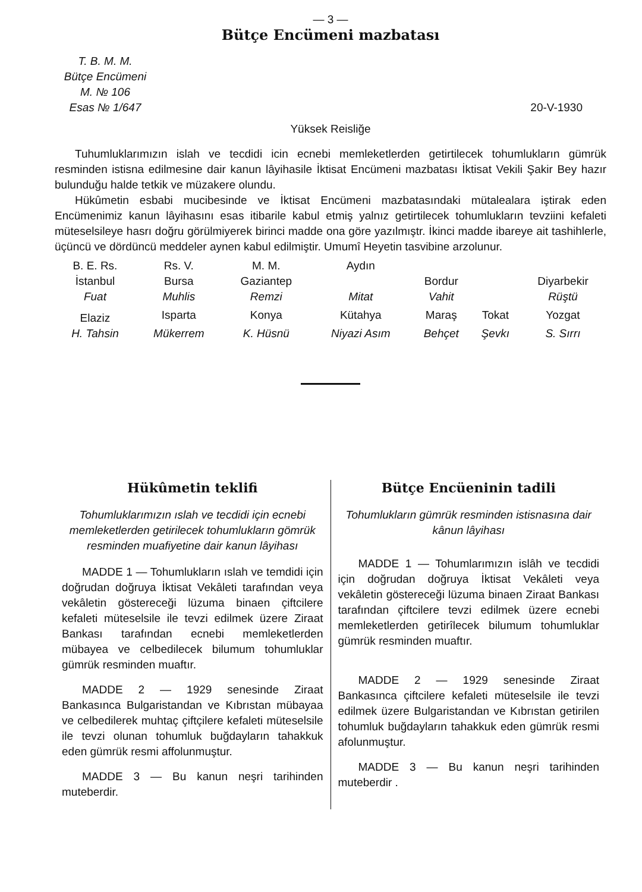— 3 —
Bütçe Encümeni mazbatası
T. B. M. M.
Bütçe Encümeni
M. № 106
Esas № 1/647
20-V-1930
Yüksek Reisliğe
Tuhumluklarımızın islah ve tecdidi icin ecnebi memleketlerden getirtilecek tohumlukların gümrük resminden istisna edilmesine dair kanun lâyihasile İktisat Encümeni mazbatası İktisat Vekili Şakir Bey hazır bulunduğu halde tetkik ve müzakere olundu.
Hükûmetin esbabi mucibesinde ve İktisat Encümeni mazbatasındaki mütalealara iştirak eden Encümenimiz kanun lâyihasını esas itibarile kabul etmiş yalnız getirtilecek tohumlukların tevziini kefaleti müteselsileye hasrı doğru görülmiyerek birinci madde ona göre yazılmıştr. İkinci madde ibareye ait tashihlerle, üçüncü ve dördüncü meddeler aynen kabul edilmiştir. Umumî Heyetin tasvibine arzolunur.
| B. E. Rs. | Rs. V. | M. M. | Aydın | | | |
| İstanbul | Bursa | Gaziantep | | Bordur | | Diyarbekir |
| Fuat | Muhlis | Remzi | Mitat | Vahit | | Rüştü |
| Elaziz | Isparta | Konya | Kütahya | Maraş | Tokat | Yozgat |
| H. Tahsin | Mükerrem | K. Hüsnü | Niyazi Asım | Behçet | Şevkı | S. Sırrı |
Hükûmetin teklifi
Tohumluklarımızın ıslah ve tecdidi için ecnebi memleketlerden getirilecek tohumlukların gömrük resminden muafiyetine dair kanun lâyihası
MADDE 1 — Tohumlukların ıslah ve temdidi için doğrudan doğruya İktisat Vekâleti tarafından veya vekâletin göstereceği lüzuma binaen çiftcilere kefaleti müteselsile ile tevzi edilmek üzere Ziraat Bankası tarafından ecnebi memleketlerden mübayea ve celbedilecek bilumum tohumluklar gümrük resminden muaftır.
MADDE 2 — 1929 senesinde Ziraat Bankasınca Bulgaristandan ve Kıbrıstan mübayaa ve celbedilerek muhtaç çiftçilere kefaleti müteselsile ile tevzi olunan tohumluk buğdayların tahakkuk eden gümrük resmi affolunmuştur.
MADDE 3 — Bu kanun neşri tarihinden muteberdir.
Bütçe Encüeninin tadili
Tohumlukların gümrük resminden istisnasına dair kânun lâyihası
MADDE 1 — Tohumlarımızın islâh ve tecdidi için doğrudan doğruya İktisat Vekâleti veya vekâletin göstereceği lüzuma binaen Ziraat Bankası tarafından çiftcilere tevzi edilmek üzere ecnebi memleketlerden getirîlecek bilumum tohumluklar gümrük resminden muaftır.
MADDE 2 — 1929 senesinde Ziraat Bankasınca çiftcilere kefaleti müteselsile ile tevzi edilmek üzere Bulgaristandan ve Kıbrıstan getirilen tohumluk buğdayların tahakkuk eden gümrük resmi afolunmuştur.
MADDE 3 — Bu kanun neşri tarihinden muteberdir .